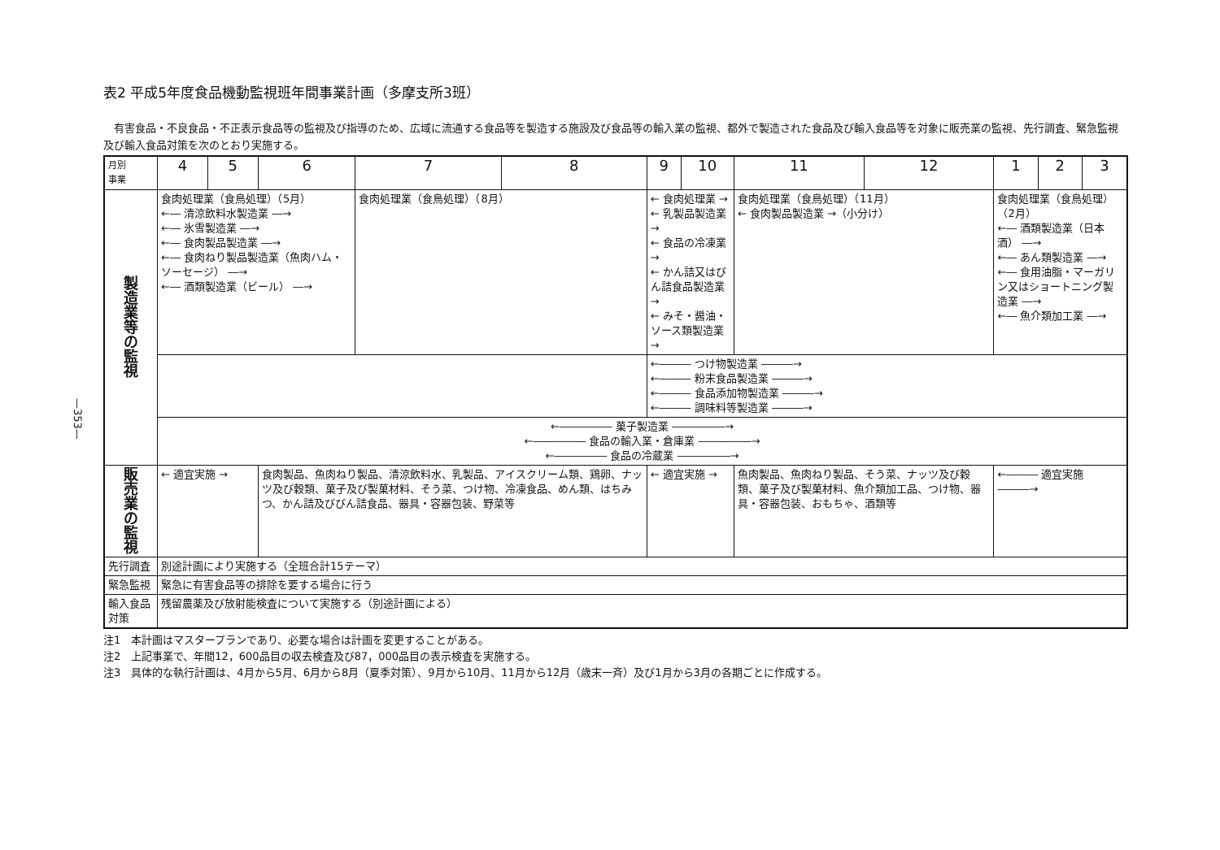—353—
表2 平成5年度食品機動監視班年間事業計画（多摩支所3班）
　有害食品・不良食品・不正表示食品等の監視及び指導のため、広域に流通する食品等を製造する施設及び食品等の輸入業の監視、都外で製造された食品及び輸入食品等を対象に販売業の監視、先行調査、緊急監視及び輸入食品対策を次のとおり実施する。
| 月別 事業 | 4 | 5 | 6 | 7 | 8 | 9 | 10 | 11 | 12 | 1 | 2 | 3 |
| --- | --- | --- | --- | --- | --- | --- | --- | --- | --- | --- | --- | --- |
| 製 造 業 等 の 監 視 | 食肉処理業（食鳥処理）（5月） ←― 清涼飲料水製造業 ―→ ←― 氷雪製造業 ―→ ←― 食肉製品製造業 ―→ ←― 食肉ねり製品製造業（魚肉ハム・ソーセージ） ―→ ←― 酒類製造業（ビール） ―→ | | | 食肉処理業（食鳥処理）（8月） | | ← 食肉処理業 → ← 乳製品製造業 → ← 食品の冷凍業 → ← かん詰又はびん詰食品製造業 → ← みそ・醤油・ソース類製造業 → | | 食肉処理業（食鳥処理）（11月） ← 食肉製品製造業 →（小分け） | | 食肉処理業（食鳥処理）（2月） ←― 酒類製造業（日本酒） ―→ ←― あん類製造業 ―→ ←― 食用油脂・マーガリン又はショートニング製造業 ―→ ←― 魚介類加工業 ―→ | | |
| | | | | | | ←――― つけ物製造業 ―――→ ←――― 粉末食品製造業 ―――→ ←――― 食品添加物製造業 ―――→ ←――― 調味料等製造業 ―――→ | | | | | | |
| | ←――――― 菓子製造業 ―――――→ ←――――― 食品の輸入業・倉庫業 ―――――→ ←――――― 食品の冷蔵業 ―――――→ | | | | | | | | | | | |
| 販 売 業 の 監 視 | ← 適宜実施 → | | 食肉製品、魚肉ねり製品、清涼飲料水、乳製品、アイスクリーム類、鶏卵、ナッツ及び穀類、菓子及び製菓材料、そう菜、つけ物、冷凍食品、めん類、はちみつ、かん詰及びびん詰食品、器具・容器包装、野菜等 | | | ← 適宜実施 → | | 魚肉製品、魚肉ねり製品、そう菜、ナッツ及び穀類、菓子及び製菓材料、魚介類加工品、つけ物、器具・容器包装、おもちゃ、酒類等 | | ←――― 適宜実施 ―――→ | | |
| 先行調査 | 別途計画により実施する（全班合計15テーマ） | | | | | | | | | | | |
| 緊急監視 | 緊急に有害食品等の排除を要する場合に行う | | | | | | | | | | | |
| 輸入食品対策 | 残留農薬及び放射能検査について実施する（別途計画による） | | | | | | | | | | | |
注1　本計画はマスタープランであり、必要な場合は計画を変更することがある。
注2　上記事業で、年間12，600品目の収去検査及び87，000品目の表示検査を実施する。
注3　具体的な執行計画は、4月から5月、6月から8月（夏季対策）、9月から10月、11月から12月（歳末一斉）及び1月から3月の各期ごとに作成する。